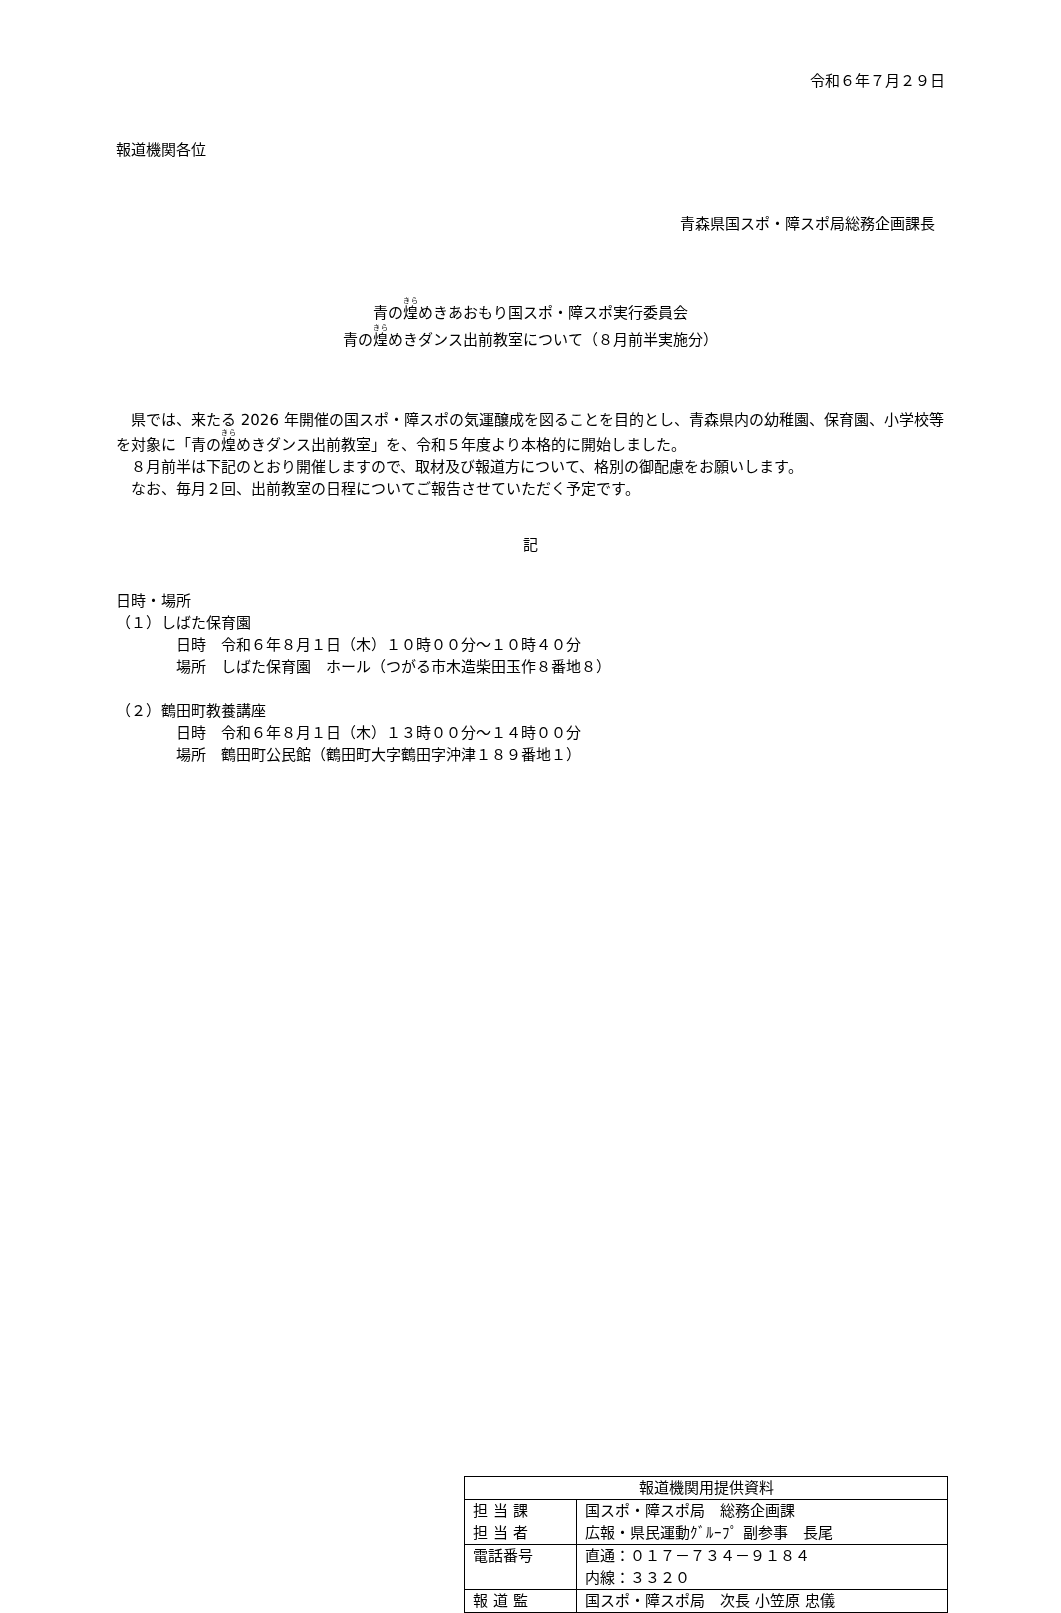令和６年７月２９日
報道機関各位
青森県国スポ・障スポ局総務企画課長
青の煌めきあおもり国スポ・障スポ実行委員会
青の煌めきダンス出前教室について（８月前半実施分）
　県では、来たる 2026 年開催の国スポ・障スポの気運醸成を図ることを目的とし、青森県内の幼稚園、保育園、小学校等を対象に「青の煌めきダンス出前教室」を、令和５年度より本格的に開始しました。
　８月前半は下記のとおり開催しますので、取材及び報道方について、格別の御配慮をお願いします。
　なお、毎月２回、出前教室の日程についてご報告させていただく予定です。
記
日時・場所
（１）しばた保育園
日時　令和６年８月１日（木）１０時００分～１０時４０分
場所　しばた保育園　ホール（つがる市木造柴田玉作８番地８）
（２）鶴田町教養講座
日時　令和６年８月１日（木）１３時００分～１４時００分
場所　鶴田町公民館（鶴田町大字鶴田字沖津１８９番地１）
| 報道機関用提供資料 | |
| 担 当 課 担 当 者 | 国スポ・障スポ局 総務企画課 広報・県民運動ｸﾞﾙｰﾌﾟ 副参事 長尾 |
| 電話番号 | 直通：０１７－７３４－９１８４ 内線：３３２０ |
| 報 道 監 | 国スポ・障スポ局 次長 小笠原 忠儀 |